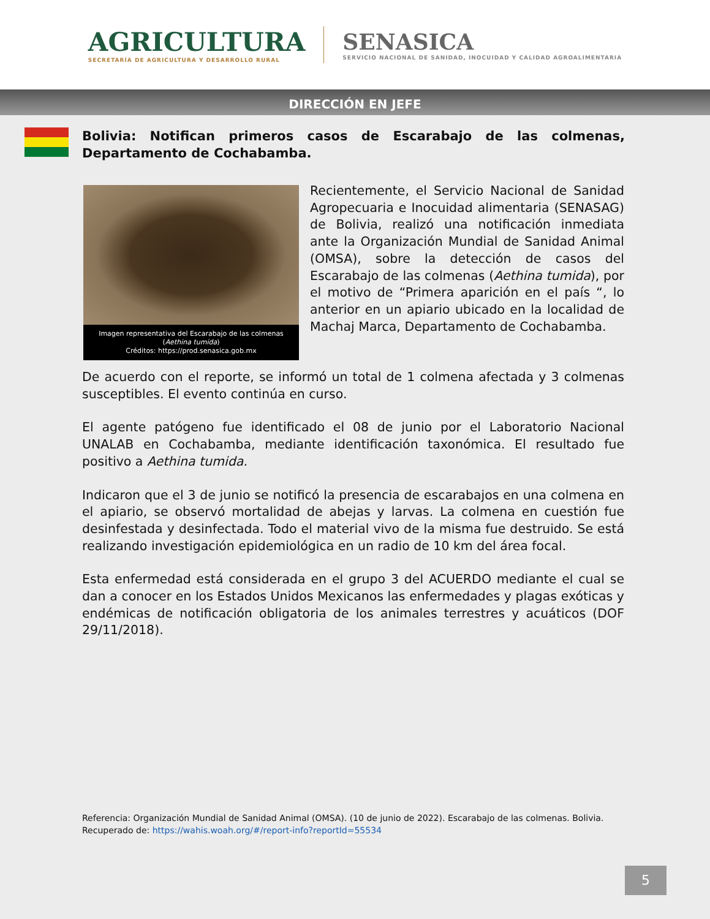AGRICULTURA
SECRETARÍA DE AGRICULTURA Y DESARROLLO RURAL
SENASICA
SERVICIO NACIONAL DE SANIDAD, INOCUIDAD Y CALIDAD AGROALIMENTARIA
DIRECCIÓN EN JEFE
Bolivia: Notifican primeros casos de Escarabajo de las colmenas, Departamento de Cochabamba.
Imagen representativa del Escarabajo de las colmenas (Aethina tumida)
Créditos: https://prod.senasica.gob.mx
Recientemente, el Servicio Nacional de Sanidad Agropecuaria e Inocuidad alimentaria (SENASAG) de Bolivia, realizó una notificación inmediata ante la Organización Mundial de Sanidad Animal (OMSA), sobre la detección de casos del Escarabajo de las colmenas (Aethina tumida), por el motivo de “Primera aparición en el país “, lo anterior en un apiario ubicado en la localidad de Machaj Marca, Departamento de Cochabamba.
De acuerdo con el reporte, se informó un total de 1 colmena afectada y 3 colmenas susceptibles. El evento continúa en curso.
El agente patógeno fue identificado el 08 de junio por el Laboratorio Nacional UNALAB en Cochabamba, mediante identificación taxonómica. El resultado fue positivo a Aethina tumida.
Indicaron que el 3 de junio se notificó la presencia de escarabajos en una colmena en el apiario, se observó mortalidad de abejas y larvas. La colmena en cuestión fue desinfestada y desinfectada. Todo el material vivo de la misma fue destruido. Se está realizando investigación epidemiológica en un radio de 10 km del área focal.
Esta enfermedad está considerada en el grupo 3 del ACUERDO mediante el cual se dan a conocer en los Estados Unidos Mexicanos las enfermedades y plagas exóticas y endémicas de notificación obligatoria de los animales terrestres y acuáticos (DOF 29/11/2018).
Referencia: Organización Mundial de Sanidad Animal (OMSA). (10 de junio de 2022). Escarabajo de las colmenas. Bolivia. Recuperado de: https://wahis.woah.org/#/report-info?reportId=55534
5